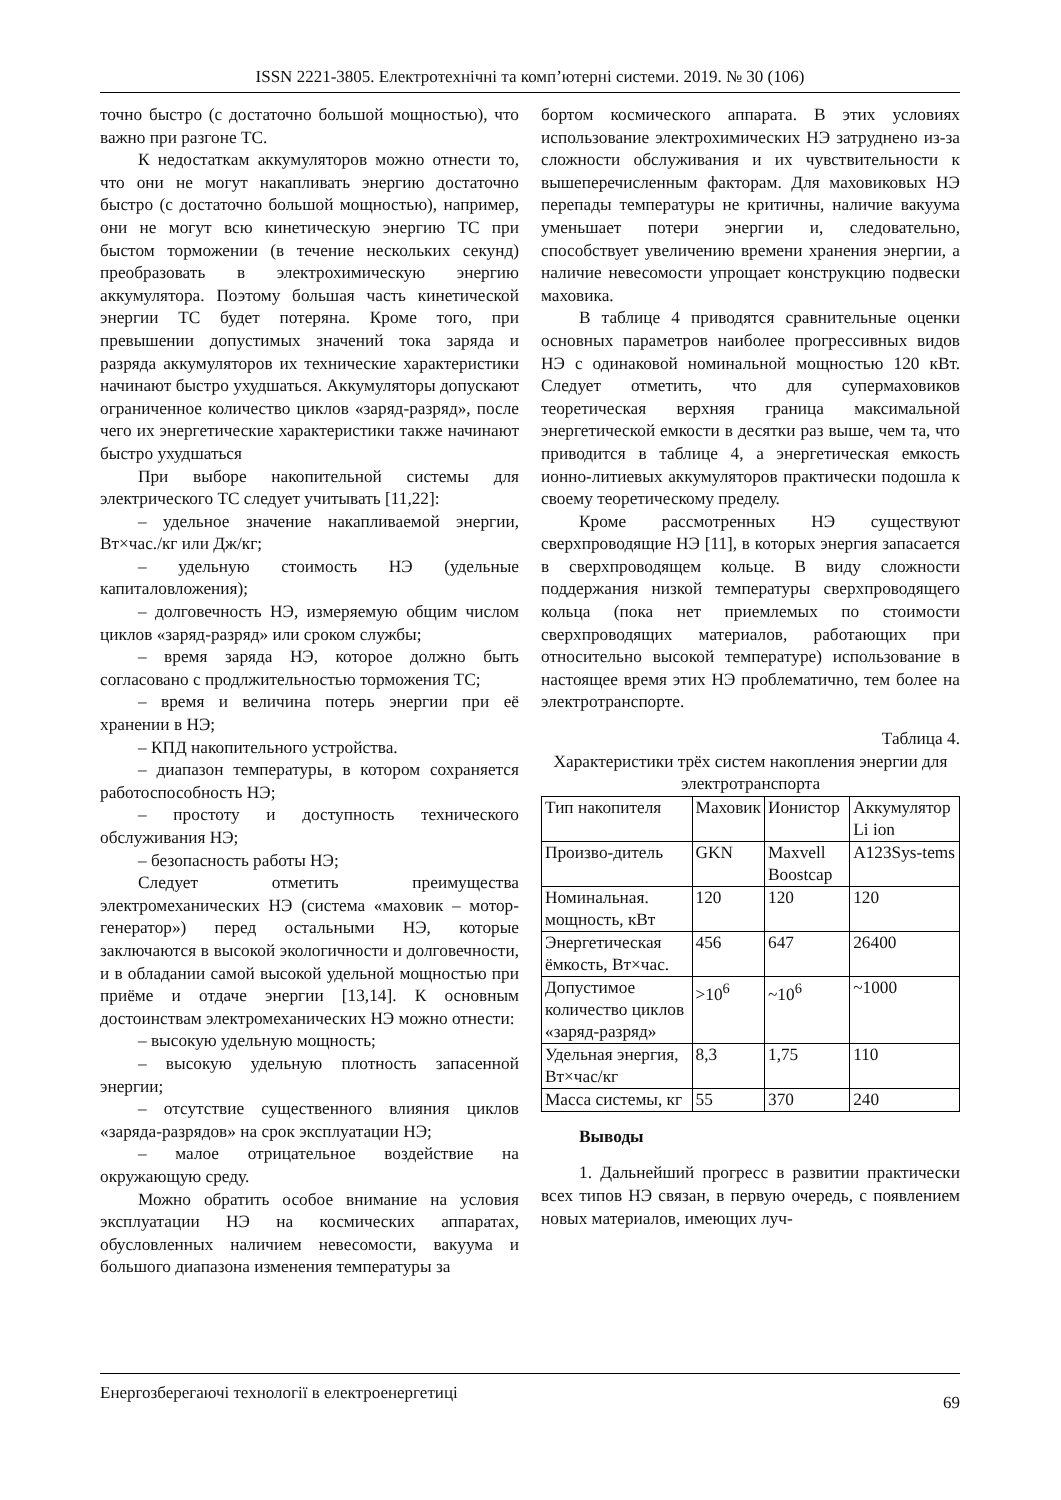ISSN 2221-3805. Електротехнічні та комп’ютерні системи. 2019. № 30 (106)
точно быстро (с достаточно большой мощностью), что важно при разгоне ТС.
К недостаткам аккумуляторов можно отнести то, что они не могут накапливать энергию достаточно быстро (с достаточно большой мощностью), например, они не могут всю кинетическую энергию ТС при быстом торможении (в течение нескольких секунд) преобразовать в электрохимическую энергию аккумулятора. Поэтому большая часть кинетической энергии ТС будет потеряна. Кроме того, при превышении допустимых значений тока заряда и разряда аккумуляторов их технические характеристики начинают быстро ухудшаться. Аккумуляторы допускают ограниченное количество циклов «заряд-разряд», после чего их энергетические характеристики также начинают быстро ухудшаться
При выборе накопительной системы для электрического ТС следует учитывать [11,22]:
– удельное значение накапливаемой энергии, Вт×час./кг или Дж/кг;
– удельную стоимость НЭ (удельные капиталовложения);
– долговечность НЭ, измеряемую общим числом циклов «заряд-разряд» или сроком службы;
– время заряда НЭ, которое должно быть согласовано с продлжительностью торможения ТС;
– время и величина потерь энергии при её хранении в НЭ;
– КПД накопительного устройства.
– диапазон температуры, в котором сохраняется работоспособность НЭ;
– простоту и доступность технического обслуживания НЭ;
– безопасность работы НЭ;
Следует отметить преимущества электромеханических НЭ (система «маховик – мотор-генератор») перед остальными НЭ, которые заключаются в высокой экологичности и долговечности, и в обладании самой высокой удельной мощностью при приёме и отдаче энергии [13,14]. К основным достоинствам электромеханических НЭ можно отнести:
– высокую удельную мощность;
– высокую удельную плотность запасенной энергии;
– отсутствие существенного влияния циклов «заряда-разрядов» на срок эксплуатации НЭ;
– малое отрицательное воздействие на окружающую среду.
Можно обратить особое внимание на условия эксплуатации НЭ на космических аппаратах, обусловленных наличием невесомости, вакуума и большого диапазона изменения температуры за
бортом космического аппарата. В этих условиях использование электрохимических НЭ затруднено из-за сложности обслуживания и их чувствительности к вышеперечисленным факторам. Для маховиковых НЭ перепады температуры не критичны, наличие вакуума уменьшает потери энергии и, следовательно, способствует увеличению времени хранения энергии, а наличие невесомости упрощает конструкцию подвески маховика.
В таблице 4 приводятся сравнительные оценки основных параметров наиболее прогрессивных видов НЭ с одинаковой номинальной мощностью 120 кВт. Следует отметить, что для супермаховиков теоретическая верхняя граница максимальной энергетической емкости в десятки раз выше, чем та, что приводится в таблице 4, а энергетическая емкость ионно-литиевых аккумуляторов практически подошла к своему теоретическому пределу.
Кроме рассмотренных НЭ существуют сверхпроводящие НЭ [11], в которых энергия запасается в сверхпроводящем кольце. В виду сложности поддержания низкой температуры сверхпроводящего кольца (пока нет приемлемых по стоимости сверхпроводящих материалов, работающих при относительно высокой температуре) использование в настоящее время этих НЭ проблематично, тем более на электротранспорте.
Таблица 4.
Характеристики трёх систем накопления энергии для электротранспорта
| Тип накопителя | Маховик | Ионистор | Аккумулятор Li ion |
| Произво-дитель | GKN | Maxvell Boostcap | A123Sys-tems |
| Номинальная. мощность, кВт | 120 | 120 | 120 |
| Энергетическая ёмкость, Вт×час. | 456 | 647 | 26400 |
| Допустимое количество циклов «заряд-разряд» | >10<sup>6</sup> | ~10<sup>6</sup> | ~1000 |
| Удельная энергия, Вт×час/кг | 8,3 | 1,75 | 110 |
| Масса системы, кг | 55 | 370 | 240 |
Выводы
1. Дальнейший прогресс в развитии практически всех типов НЭ связан, в первую очередь, с появлением новых материалов, имеющих луч-
Енергозберегаючі технології в електроенергетиці 69